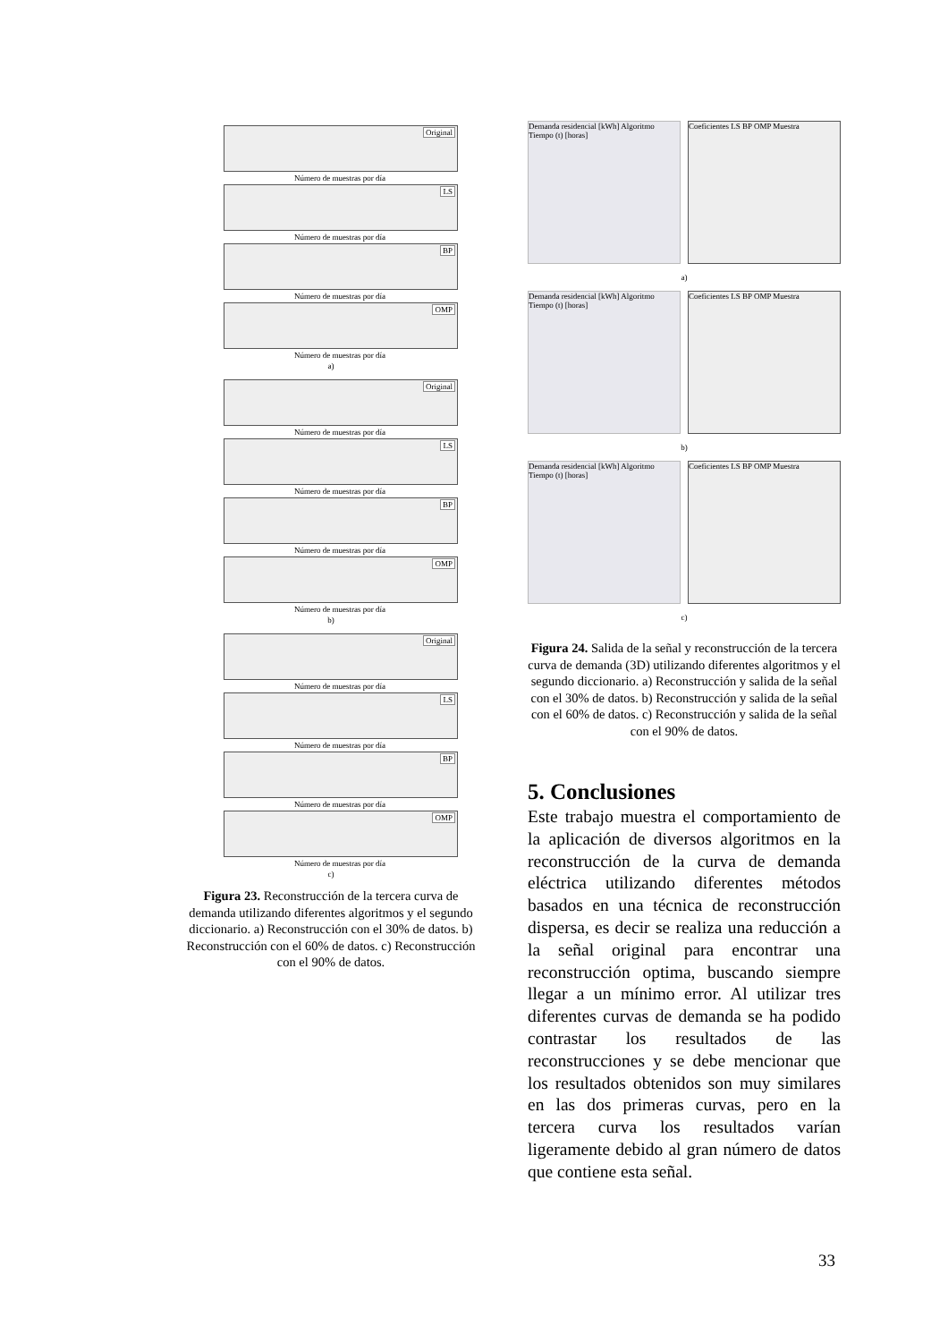Original
Número de muestras por día
LS
Número de muestras por día
BP
Número de muestras por día
OMP
Número de muestras por día
a)
Original
Número de muestras por día
LS
Número de muestras por día
BP
Número de muestras por día
OMP
Número de muestras por día
b)
Original
Número de muestras por día
LS
Número de muestras por día
BP
Número de muestras por día
OMP
Número de muestras por día
c)
Figura 23. Reconstrucción de la tercera curva de demanda utilizando diferentes algoritmos y el segundo diccionario. a) Reconstrucción con el 30% de datos. b) Reconstrucción con el 60% de datos. c) Reconstrucción con el 90% de datos.
Demanda residencial [kWh] Algoritmo Tiempo (t) [horas]
Coeficientes LS BP OMP Muestra
a)
Demanda residencial [kWh] Algoritmo Tiempo (t) [horas]
Coeficientes LS BP OMP Muestra
b)
Demanda residencial [kWh] Algoritmo Tiempo (t) [horas]
Coeficientes LS BP OMP Muestra
c)
Figura 24. Salida de la señal y reconstrucción de la tercera curva de demanda (3D) utilizando diferentes algoritmos y el segundo diccionario. a) Reconstrucción y salida de la señal con el 30% de datos. b) Reconstrucción y salida de la señal con el 60% de datos. c) Reconstrucción y salida de la señal con el 90% de datos.
5. Conclusiones
Este trabajo muestra el comportamiento de la aplicación de diversos algoritmos en la reconstrucción de la curva de demanda eléctrica utilizando diferentes métodos basados en una técnica de reconstrucción dispersa, es decir se realiza una reducción a la señal original para encontrar una reconstrucción optima, buscando siempre llegar a un mínimo error. Al utilizar tres diferentes curvas de demanda se ha podido contrastar los resultados de las reconstrucciones y se debe mencionar que los resultados obtenidos son muy similares en las dos primeras curvas, pero en la tercera curva los resultados varían ligeramente debido al gran número de datos que contiene esta señal.
33